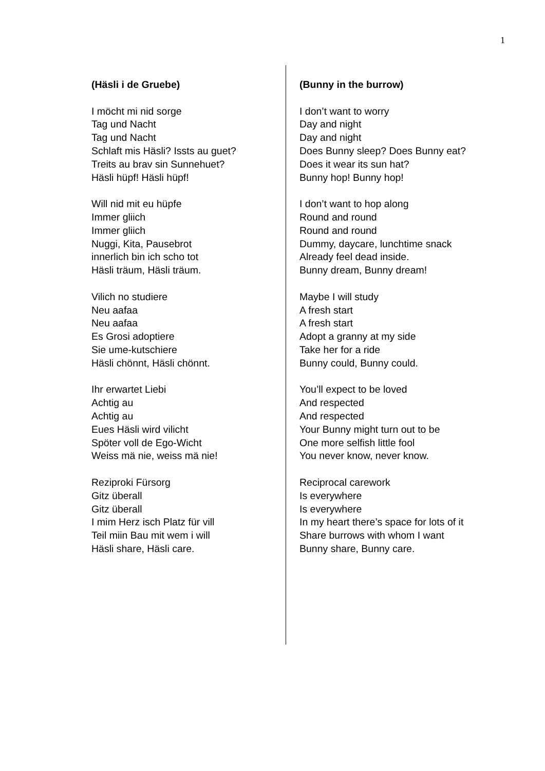1
(Häsli i de Gruebe)
I möcht mi nid sorge
Tag und Nacht
Tag und Nacht
Schlaft mis Häsli? Issts au guet?
Treits au brav sin Sunnehuet?
Häsli hüpf! Häsli hüpf!
Will nid mit eu hüpfe
Immer gliich
Immer gliich
Nuggi, Kita, Pausebrot
innerlich bin ich scho tot
Häsli träum, Häsli träum.
Vilich no studiere
Neu aafaa
Neu aafaa
Es Grosi adoptiere
Sie ume-kutschiere
Häsli chönnt, Häsli chönnt.
Ihr erwartet Liebi
Achtig au
Achtig au
Eues Häsli wird vilicht
Spöter voll de Ego-Wicht
Weiss mä nie, weiss mä nie!
Reziproki Fürsorg
Gitz überall
Gitz überall
I mim Herz isch Platz für vill
Teil miin Bau mit wem i will
Häsli share, Häsli care.
(Bunny in the burrow)
I don’t want to worry
Day and night
Day and night
Does Bunny sleep? Does Bunny eat?
Does it wear its sun hat?
Bunny hop! Bunny hop!
I don’t want to hop along
Round and round
Round and round
Dummy, daycare, lunchtime snack
Already feel dead inside.
Bunny dream, Bunny dream!
Maybe I will study
A fresh start
A fresh start
Adopt a granny at my side
Take her for a ride
Bunny could, Bunny could.
You’ll expect to be loved
And respected
And respected
Your Bunny might turn out to be
One more selfish little fool
You never know, never know.
Reciprocal carework
Is everywhere
Is everywhere
In my heart there’s space for lots of it
Share burrows with whom I want
Bunny share, Bunny care.